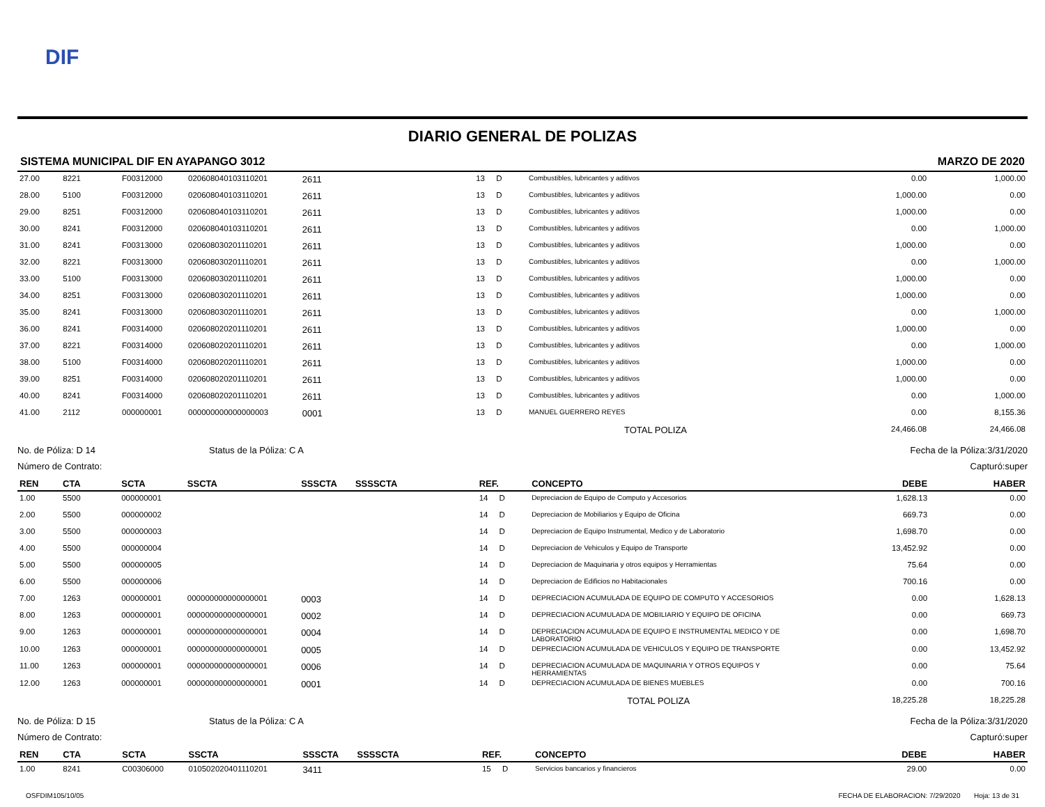DIF
DIARIO GENERAL DE POLIZAS
SISTEMA MUNICIPAL DIF EN AYAPANGO 3012 MARZO DE 2020
| 27.00 | 8221 | F00312000 | 020608040103110201 | 2611 | | 13 | D | Combustibles, lubricantes y aditivos | 0.00 | 1,000.00 |
| 28.00 | 5100 | F00312000 | 020608040103110201 | 2611 | | 13 | D | Combustibles, lubricantes y aditivos | 1,000.00 | 0.00 |
| 29.00 | 8251 | F00312000 | 020608040103110201 | 2611 | | 13 | D | Combustibles, lubricantes y aditivos | 1,000.00 | 0.00 |
| 30.00 | 8241 | F00312000 | 020608040103110201 | 2611 | | 13 | D | Combustibles, lubricantes y aditivos | 0.00 | 1,000.00 |
| 31.00 | 8241 | F00313000 | 020608030201110201 | 2611 | | 13 | D | Combustibles, lubricantes y aditivos | 1,000.00 | 0.00 |
| 32.00 | 8221 | F00313000 | 020608030201110201 | 2611 | | 13 | D | Combustibles, lubricantes y aditivos | 0.00 | 1,000.00 |
| 33.00 | 5100 | F00313000 | 020608030201110201 | 2611 | | 13 | D | Combustibles, lubricantes y aditivos | 1,000.00 | 0.00 |
| 34.00 | 8251 | F00313000 | 020608030201110201 | 2611 | | 13 | D | Combustibles, lubricantes y aditivos | 1,000.00 | 0.00 |
| 35.00 | 8241 | F00313000 | 020608030201110201 | 2611 | | 13 | D | Combustibles, lubricantes y aditivos | 0.00 | 1,000.00 |
| 36.00 | 8241 | F00314000 | 020608020201110201 | 2611 | | 13 | D | Combustibles, lubricantes y aditivos | 1,000.00 | 0.00 |
| 37.00 | 8221 | F00314000 | 020608020201110201 | 2611 | | 13 | D | Combustibles, lubricantes y aditivos | 0.00 | 1,000.00 |
| 38.00 | 5100 | F00314000 | 020608020201110201 | 2611 | | 13 | D | Combustibles, lubricantes y aditivos | 1,000.00 | 0.00 |
| 39.00 | 8251 | F00314000 | 020608020201110201 | 2611 | | 13 | D | Combustibles, lubricantes y aditivos | 1,000.00 | 0.00 |
| 40.00 | 8241 | F00314000 | 020608020201110201 | 2611 | | 13 | D | Combustibles, lubricantes y aditivos | 0.00 | 1,000.00 |
| 41.00 | 2112 | 000000001 | 000000000000000003 | 0001 | | 13 | D | MANUEL GUERRERO REYES | 0.00 | 8,155.36 |
| | | | | | | | | TOTAL POLIZA | 24,466.08 | 24,466.08 |
No. de Póliza: D 14 Status de la Póliza: C A Fecha de la Póliza:3/31/2020
Número de Contrato: Capturó:super
| REN | CTA | SCTA | SSCTA | SSSCTA | SSSSCTA | REF. | | CONCEPTO | DEBE | HABER |
| --- | --- | --- | --- | --- | --- | --- | --- | --- | --- | --- |
| 1.00 | 5500 | 000000001 | | | | 14 | D | Depreciacion de Equipo de Computo y Accesorios | 1,628.13 | 0.00 |
| 2.00 | 5500 | 000000002 | | | | 14 | D | Depreciacion de Mobiliarios y Equipo de Oficina | 669.73 | 0.00 |
| 3.00 | 5500 | 000000003 | | | | 14 | D | Depreciacion de Equipo Instrumental, Medico y de Laboratorio | 1,698.70 | 0.00 |
| 4.00 | 5500 | 000000004 | | | | 14 | D | Depreciacion de Vehiculos y Equipo de Transporte | 13,452.92 | 0.00 |
| 5.00 | 5500 | 000000005 | | | | 14 | D | Depreciacion de Maquinaria y otros equipos y Herramientas | 75.64 | 0.00 |
| 6.00 | 5500 | 000000006 | | | | 14 | D | Depreciacion de Edificios no Habitacionales | 700.16 | 0.00 |
| 7.00 | 1263 | 000000001 | 000000000000000001 | 0003 | | 14 | D | DEPRECIACION ACUMULADA DE EQUIPO DE COMPUTO Y ACCESORIOS | 0.00 | 1,628.13 |
| 8.00 | 1263 | 000000001 | 000000000000000001 | 0002 | | 14 | D | DEPRECIACION ACUMULADA DE MOBILIARIO Y EQUIPO DE OFICINA | 0.00 | 669.73 |
| 9.00 | 1263 | 000000001 | 000000000000000001 | 0004 | | 14 | D | DEPRECIACION ACUMULADA DE EQUIPO E INSTRUMENTAL MEDICO Y DE LABORATORIO | 0.00 | 1,698.70 |
| 10.00 | 1263 | 000000001 | 000000000000000001 | 0005 | | 14 | D | DEPRECIACION ACUMULADA DE VEHICULOS Y EQUIPO DE TRANSPORTE | 0.00 | 13,452.92 |
| 11.00 | 1263 | 000000001 | 000000000000000001 | 0006 | | 14 | D | DEPRECIACION ACUMULADA DE MAQUINARIA Y OTROS EQUIPOS Y HERRAMIENTAS | 0.00 | 75.64 |
| 12.00 | 1263 | 000000001 | 000000000000000001 | 0001 | | 14 | D | DEPRECIACION ACUMULADA DE BIENES MUEBLES | 0.00 | 700.16 |
| | | | | | | | | TOTAL POLIZA | 18,225.28 | 18,225.28 |
No. de Póliza: D 15 Status de la Póliza: C A Fecha de la Póliza:3/31/2020
Número de Contrato: Capturó:super
| REN | CTA | SCTA | SSCTA | SSSCTA | SSSSCTA | REF. | | CONCEPTO | DEBE | HABER |
| --- | --- | --- | --- | --- | --- | --- | --- | --- | --- | --- |
| 1.00 | 8241 | C00306000 | 010502020401110201 | 3411 | | 15 | D | Servicios bancarios y financieros | 29.00 | 0.00 |
OSFDIM105/10/05 FECHA DE ELABORACION: 7/29/2020 Hoja: 13 de 31